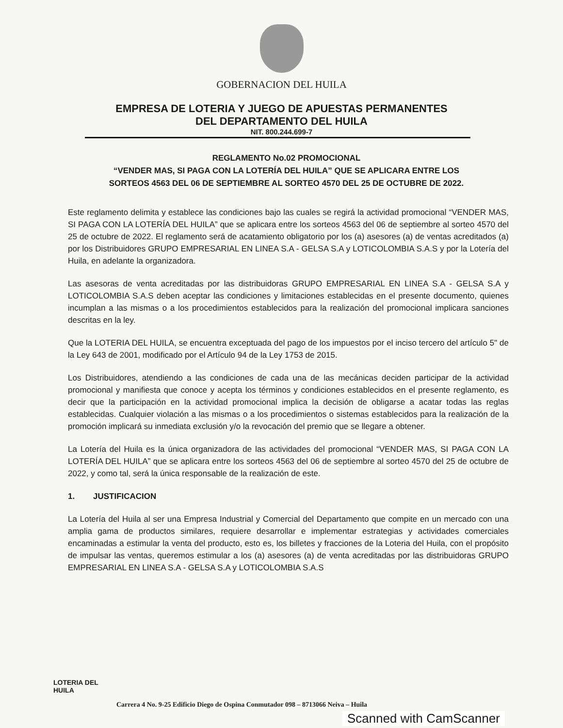GOBERNACION DEL HUILA
EMPRESA DE LOTERIA Y JUEGO DE APUESTAS PERMANENTES
DEL DEPARTAMENTO DEL HUILA
NIT. 800.244.699-7
REGLAMENTO No.02 PROMOCIONAL
“VENDER MAS, SI PAGA CON LA LOTERÍA DEL HUILA” QUE SE APLICARA ENTRE LOS SORTEOS 4563 DEL 06 DE SEPTIEMBRE AL SORTEO 4570 DEL 25 DE OCTUBRE DE 2022.
Este reglamento delimita y establece las condiciones bajo las cuales se regirá la actividad promocional “VENDER MAS, SI PAGA CON LA LOTERÍA DEL HUILA” que se aplicara entre los sorteos 4563 del 06 de septiembre al sorteo 4570 del 25 de octubre de 2022. El reglamento será de acatamiento obligatorio por los (a) asesores (a) de ventas acreditados (a) por los Distribuidores GRUPO EMPRESARIAL EN LINEA S.A - GELSA S.A y LOTICOLOMBIA S.A.S y por la Lotería del Huila, en adelante la organizadora.
Las asesoras de venta acreditadas por las distribuidoras GRUPO EMPRESARIAL EN LINEA S.A - GELSA S.A y LOTICOLOMBIA S.A.S deben aceptar las condiciones y limitaciones establecidas en el presente documento, quienes incumplan a las mismas o a los procedimientos establecidos para la realización del promocional implicara sanciones descritas en la ley.
Que la LOTERIA DEL HUILA, se encuentra exceptuada del pago de los impuestos por el inciso tercero del artículo 5" de la Ley 643 de 2001, modificado por el Artículo 94 de la Ley 1753 de 2015.
Los Distribuidores, atendiendo a las condiciones de cada una de las mecánicas deciden participar de la actividad promocional y manifiesta que conoce y acepta los términos y condiciones establecidos en el presente reglamento, es decir que la participación en la actividad promocional implica la decisión de obligarse a acatar todas las reglas establecidas. Cualquier violación a las mismas o a los procedimientos o sistemas establecidos para la realización de la promoción implicará su inmediata exclusión y/o la revocación del premio que se llegare a obtener.
La Lotería del Huila es la única organizadora de las actividades del promocional “VENDER MAS, SI PAGA CON LA LOTERÍA DEL HUILA” que se aplicara entre los sorteos 4563 del 06 de septiembre al sorteo 4570 del 25 de octubre de 2022, y como tal, será la única responsable de la realización de este.
1. JUSTIFICACION
La Lotería del Huila al ser una Empresa Industrial y Comercial del Departamento que compite en un mercado con una amplia gama de productos similares, requiere desarrollar e implementar estrategias y actividades comerciales encaminadas a estimular la venta del producto, esto es, los billetes y fracciones de la Loteria del Huila, con el propósito de impulsar las ventas, queremos estimular a los (a) asesores (a) de venta acreditadas por las distribuidoras GRUPO EMPRESARIAL EN LINEA S.A - GELSA S.A y LOTICOLOMBIA S.A.S
LOTERIA DEL
HUILA
Carrera 4 No. 9-25 Edificio Diego de Ospina Conmutador 098 – 8713066 Neiva – Huila
Scanned with CamScanner